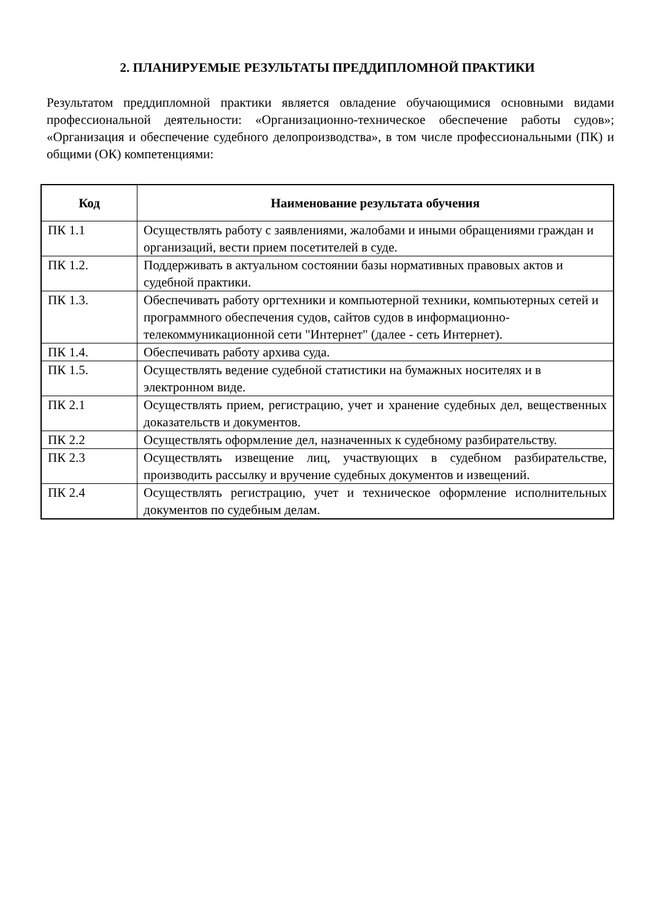2. ПЛАНИРУЕМЫЕ РЕЗУЛЬТАТЫ ПРЕДДИПЛОМНОЙ ПРАКТИКИ
Результатом преддипломной практики является овладение обучающимися основными видами профессиональной деятельности: «Организационно-техническое обеспечение работы судов»; «Организация и обеспечение судебного делопроизводства», в том числе профессиональными (ПК) и общими (ОК) компетенциями:
| Код | Наименование результата обучения |
| --- | --- |
| ПК 1.1 | Осуществлять работу с заявлениями, жалобами и иными обращениями граждан и организаций, вести прием посетителей в суде. |
| ПК 1.2. | Поддерживать в актуальном состоянии базы нормативных правовых актов и судебной практики. |
| ПК 1.3. | Обеспечивать работу оргтехники и компьютерной техники, компьютерных сетей и программного обеспечения судов, сайтов судов в информационно-телекоммуникационной сети "Интернет" (далее - сеть Интернет). |
| ПК 1.4. | Обеспечивать работу архива суда. |
| ПК 1.5. | Осуществлять ведение судебной статистики на бумажных носителях и в электронном виде. |
| ПК 2.1 | Осуществлять прием, регистрацию, учет и хранение судебных дел, вещественных доказательств и документов. |
| ПК 2.2 | Осуществлять оформление дел, назначенных к судебному разбирательству. |
| ПК 2.3 | Осуществлять извещение лиц, участвующих в судебном разбирательстве, производить рассылку и вручение судебных документов и извещений. |
| ПК 2.4 | Осуществлять регистрацию, учет и техническое оформление исполнительных документов по судебным делам. |